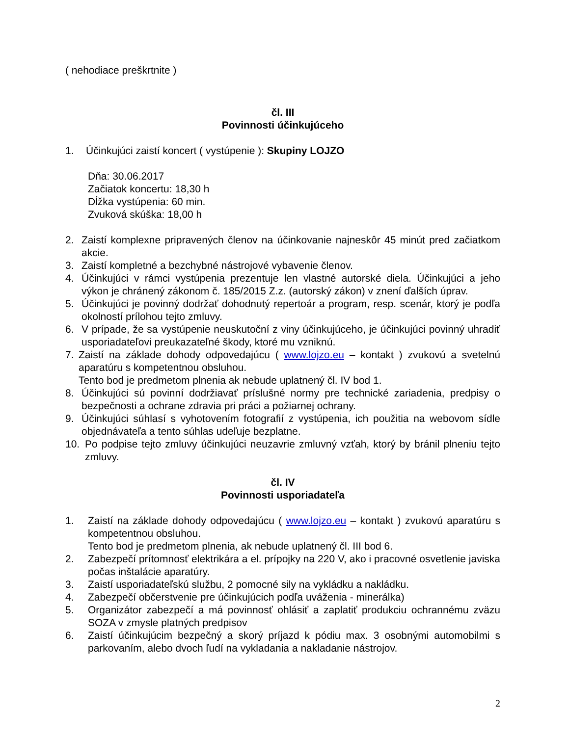( nehodiace preškrtnite )
čl. III
Povinnosti účinkujúceho
1. Účinkujúci zaistí koncert ( vystúpenie ): Skupiny LOJZO
Dňa: 30.06.2017
Začiatok koncertu: 18,30 h
Dĺžka vystúpenia: 60 min.
Zvuková skúška: 18,00 h
2. Zaistí komplexne pripravených členov na účinkovanie najneskôr 45 minút pred začiatkom akcie.
3. Zaistí kompletné a bezchybné nástrojové vybavenie členov.
4. Účinkujúci v rámci vystúpenia prezentuje len vlastné autorské diela. Účinkujúci a jeho výkon je chránený zákonom č. 185/2015 Z.z. (autorský zákon) v znení ďalších úprav.
5. Účinkujúci je povinný dodržať dohodnutý repertoár a program, resp. scenár, ktorý je podľa okolností prílohou tejto zmluvy.
6. V prípade, že sa vystúpenie neuskutoční z viny účinkujúceho, je účinkujúci povinný uhradiť usporiadateľovi preukazateľné škody, ktoré mu vzniknú.
7. Zaistí na základe dohody odpovedajúcu ( www.lojzo.eu – kontakt ) zvukovú a svetelnú aparatúru s kompetentnou obsluhou.
Tento bod je predmetom plnenia ak nebude uplatnený čl. IV bod 1.
8. Účinkujúci sú povinní dodržiavať príslušné normy pre technické zariadenia, predpisy o bezpečnosti a ochrane zdravia pri práci a požiarnej ochrany.
9. Účinkujúci súhlasí s vyhotovením fotografií z vystúpenia, ich použitia na webovom sídle objednávateľa a tento súhlas udeľuje bezplatne.
10. Po podpise tejto zmluvy účinkujúci neuzavrie zmluvný vzťah, ktorý by bránil plneniu tejto zmluvy.
čl. IV
Povinnosti usporiadateľa
1. Zaistí na základe dohody odpovedajúcu ( www.lojzo.eu – kontakt ) zvukovú aparatúru s kompetentnou obsluhou.
Tento bod je predmetom plnenia, ak nebude uplatnený čl. III bod 6.
2. Zabezpečí prítomnosť elektrikára a el. prípojky na 220 V, ako i pracovné osvetlenie javiska počas inštalácie aparatúry.
3. Zaistí usporiadateľskú službu, 2 pomocné sily na vykládku a nakládku.
4. Zabezpečí občerstvenie pre účinkujúcich podľa uváženia - minerálka)
5. Organizátor zabezpečí a má povinnosť ohlásiť a zaplatiť produkciu ochrannému zväzu SOZA v zmysle platných predpisov
6. Zaistí účinkujúcim bezpečný a skorý príjazd k pódiu max. 3 osobnými automobilmi s parkovaním, alebo dvoch ľudí na vykladania a nakladanie nástrojov.
2